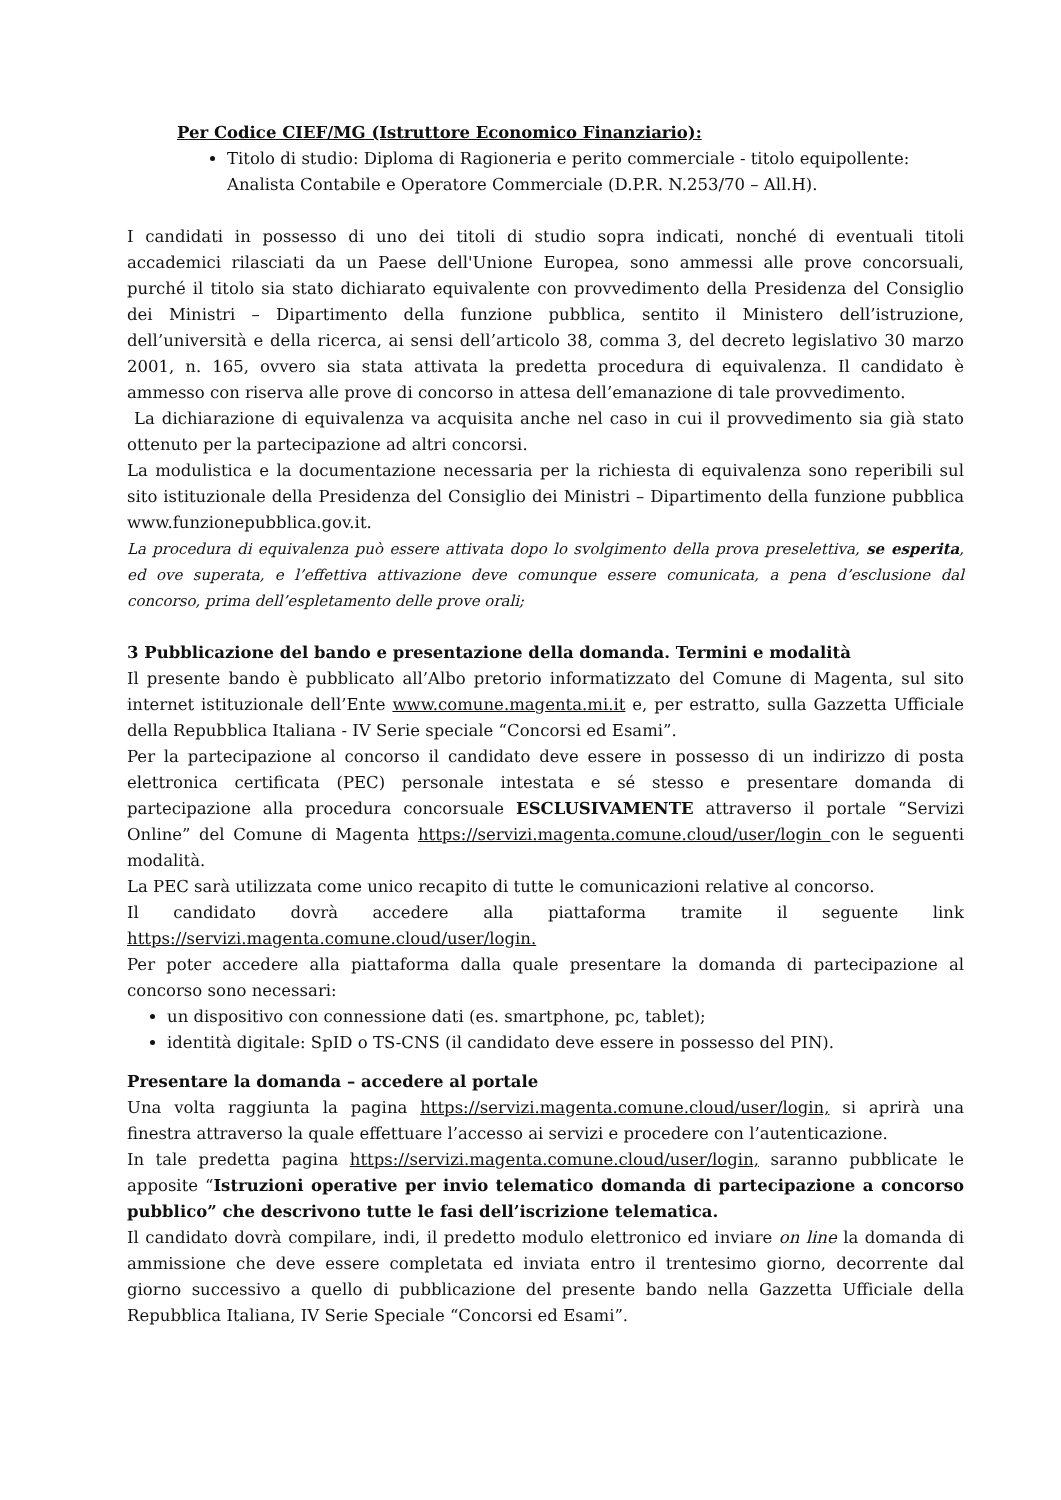Per Codice CIEF/MG (Istruttore Economico Finanziario):
Titolo di studio: Diploma di Ragioneria e perito commerciale - titolo equipollente: Analista Contabile e Operatore Commerciale (D.P.R. N.253/70 – All.H).
I candidati in possesso di uno dei titoli di studio sopra indicati, nonché di eventuali titoli accademici rilasciati da un Paese dell'Unione Europea, sono ammessi alle prove concorsuali, purché il titolo sia stato dichiarato equivalente con provvedimento della Presidenza del Consiglio dei Ministri – Dipartimento della funzione pubblica, sentito il Ministero dell’istruzione, dell’università e della ricerca, ai sensi dell’articolo 38, comma 3, del decreto legislativo 30 marzo 2001, n. 165, ovvero sia stata attivata la predetta procedura di equivalenza. Il candidato è ammesso con riserva alle prove di concorso in attesa dell’emanazione di tale provvedimento.
La dichiarazione di equivalenza va acquisita anche nel caso in cui il provvedimento sia già stato ottenuto per la partecipazione ad altri concorsi.
La modulistica e la documentazione necessaria per la richiesta di equivalenza sono reperibili sul sito istituzionale della Presidenza del Consiglio dei Ministri – Dipartimento della funzione pubblica www.funzionepubblica.gov.it.
La procedura di equivalenza può essere attivata dopo lo svolgimento della prova preselettiva, se esperita, ed ove superata, e l’effettiva attivazione deve comunque essere comunicata, a pena d’esclusione dal concorso, prima dell’espletamento delle prove orali;
3 Pubblicazione del bando e presentazione della domanda. Termini e modalità
Il presente bando è pubblicato all’Albo pretorio informatizzato del Comune di Magenta, sul sito internet istituzionale dell’Ente www.comune.magenta.mi.it e, per estratto, sulla Gazzetta Ufficiale della Repubblica Italiana - IV Serie speciale “Concorsi ed Esami”.
Per la partecipazione al concorso il candidato deve essere in possesso di un indirizzo di posta elettronica certificata (PEC) personale intestata e sé stesso e presentare domanda di partecipazione alla procedura concorsuale ESCLUSIVAMENTE attraverso il portale “Servizi Online” del Comune di Magenta https://servizi.magenta.comune.cloud/user/login con le seguenti modalità.
La PEC sarà utilizzata come unico recapito di tutte le comunicazioni relative al concorso.
Il candidato dovrà accedere alla piattaforma tramite il seguente link
https://servizi.magenta.comune.cloud/user/login.
Per poter accedere alla piattaforma dalla quale presentare la domanda di partecipazione al concorso sono necessari:
un dispositivo con connessione dati (es. smartphone, pc, tablet);
identità digitale: SpID o TS-CNS (il candidato deve essere in possesso del PIN).
Presentare la domanda – accedere al portale
Una volta raggiunta la pagina https://servizi.magenta.comune.cloud/user/login, si aprirà una finestra attraverso la quale effettuare l’accesso ai servizi e procedere con l’autenticazione.
In tale predetta pagina https://servizi.magenta.comune.cloud/user/login, saranno pubblicate le apposite “Istruzioni operative per invio telematico domanda di partecipazione a concorso pubblico” che descrivono tutte le fasi dell’iscrizione telematica.
Il candidato dovrà compilare, indi, il predetto modulo elettronico ed inviare on line la domanda di ammissione che deve essere completata ed inviata entro il trentesimo giorno, decorrente dal giorno successivo a quello di pubblicazione del presente bando nella Gazzetta Ufficiale della Repubblica Italiana, IV Serie Speciale “Concorsi ed Esami”.